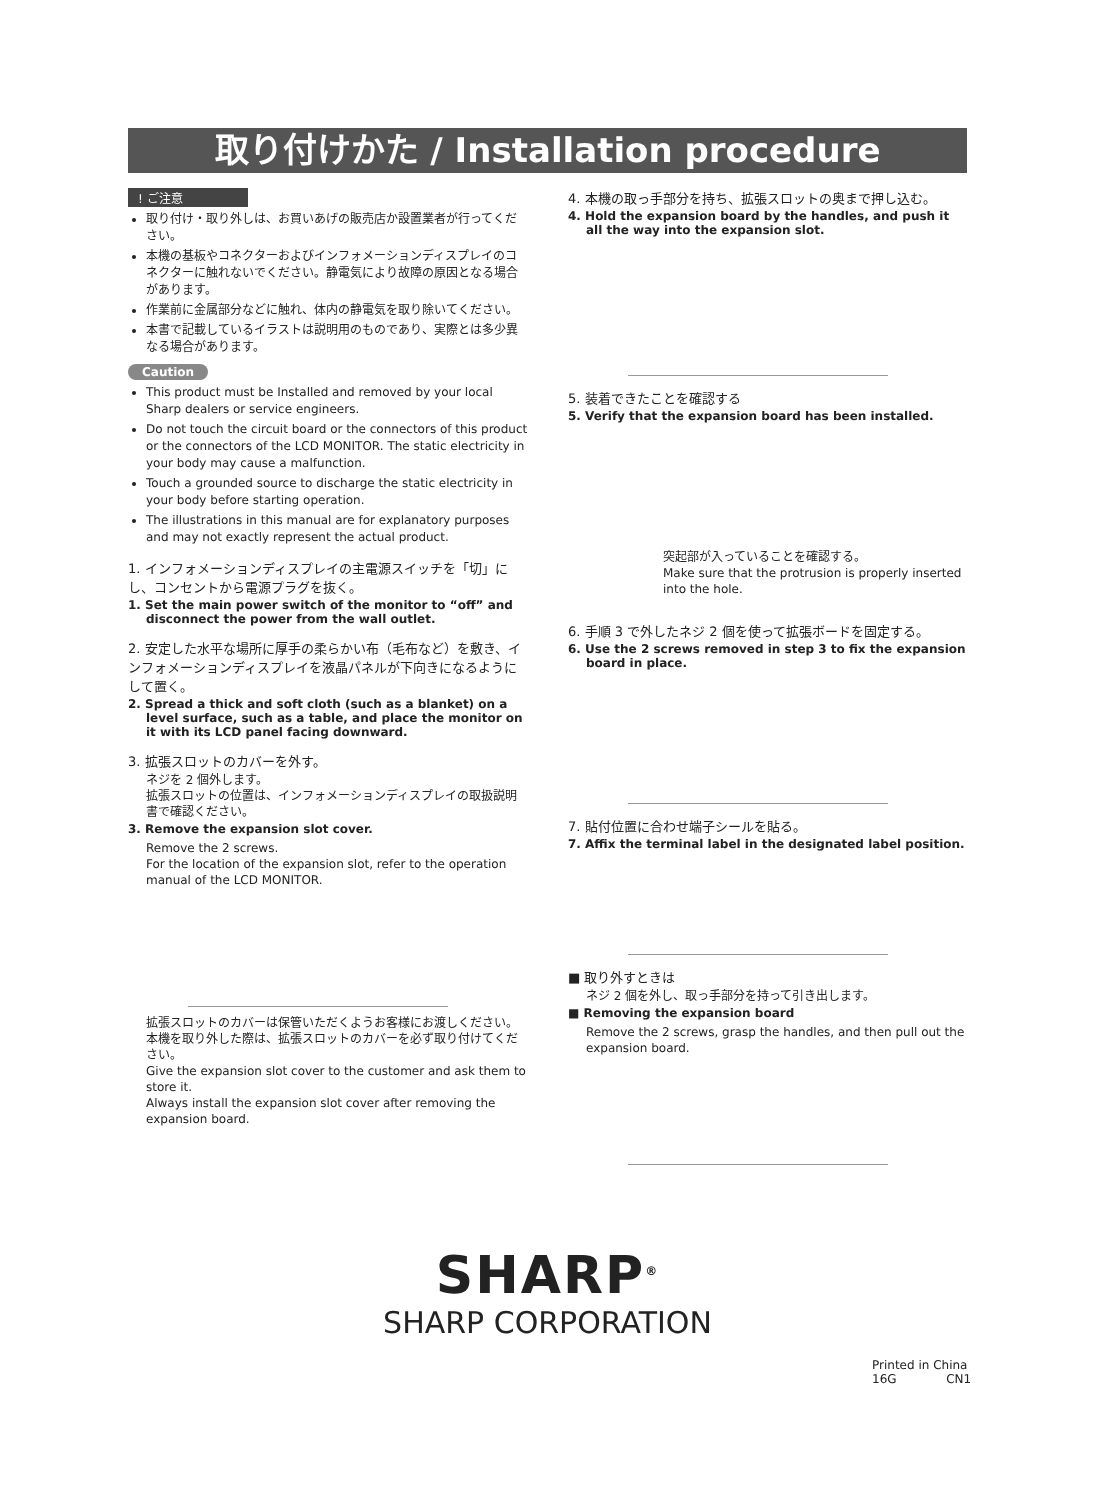取り付けかた / Installation procedure
! ご注意
取り付け・取り外しは、お買いあげの販売店か設置業者が行ってください。
本機の基板やコネクターおよびインフォメーションディスプレイのコネクターに触れないでください。静電気により故障の原因となる場合があります。
作業前に金属部分などに触れ、体内の静電気を取り除いてください。
本書で記載しているイラストは説明用のものであり、実際とは多少異なる場合があります。
Caution
This product must be Installed and removed by your local Sharp dealers or service engineers.
Do not touch the circuit board or the connectors of this product or the connectors of the LCD MONITOR. The static electricity in your body may cause a malfunction.
Touch a grounded source to discharge the static electricity in your body before starting operation.
The illustrations in this manual are for explanatory purposes and may not exactly represent the actual product.
1. インフォメーションディスプレイの主電源スイッチを「切」にし、コンセントから電源プラグを抜く。
1. Set the main power switch of the monitor to “off” and disconnect the power from the wall outlet.
2. 安定した水平な場所に厚手の柔らかい布（毛布など）を敷き、インフォメーションディスプレイを液晶パネルが下向きになるようにして置く。
2. Spread a thick and soft cloth (such as a blanket) on a level surface, such as a table, and place the monitor on it with its LCD panel facing downward.
3. 拡張スロットのカバーを外す。
ネジを 2 個外します。
拡張スロットの位置は、インフォメーションディスプレイの取扱説明書で確認ください。
3. Remove the expansion slot cover.
Remove the 2 screws.
For the location of the expansion slot, refer to the operation manual of the LCD MONITOR.
拡張スロットのカバーは保管いただくようお客様にお渡しください。本機を取り外した際は、拡張スロットのカバーを必ず取り付けてください。
Give the expansion slot cover to the customer and ask them to store it.
Always install the expansion slot cover after removing the expansion board.
4. 本機の取っ手部分を持ち、拡張スロットの奥まで押し込む。
4. Hold the expansion board by the handles, and push it all the way into the expansion slot.
5. 装着できたことを確認する
5. Verify that the expansion board has been installed.
突起部が入っていることを確認する。
Make sure that the protrusion is properly inserted into the hole.
6. 手順 3 で外したネジ 2 個を使って拡張ボードを固定する。
6. Use the 2 screws removed in step 3 to fix the expansion board in place.
7. 貼付位置に合わせ端子シールを貼る。
7. Affix the terminal label in the designated label position.
■ 取り外すときは
ネジ 2 個を外し、取っ手部分を持って引き出します。
■ Removing the expansion board
Remove the 2 screws, grasp the handles, and then pull out the expansion board.
SHARP<sup>®</sup>
SHARP CORPORATION
Printed in China
16G CN1